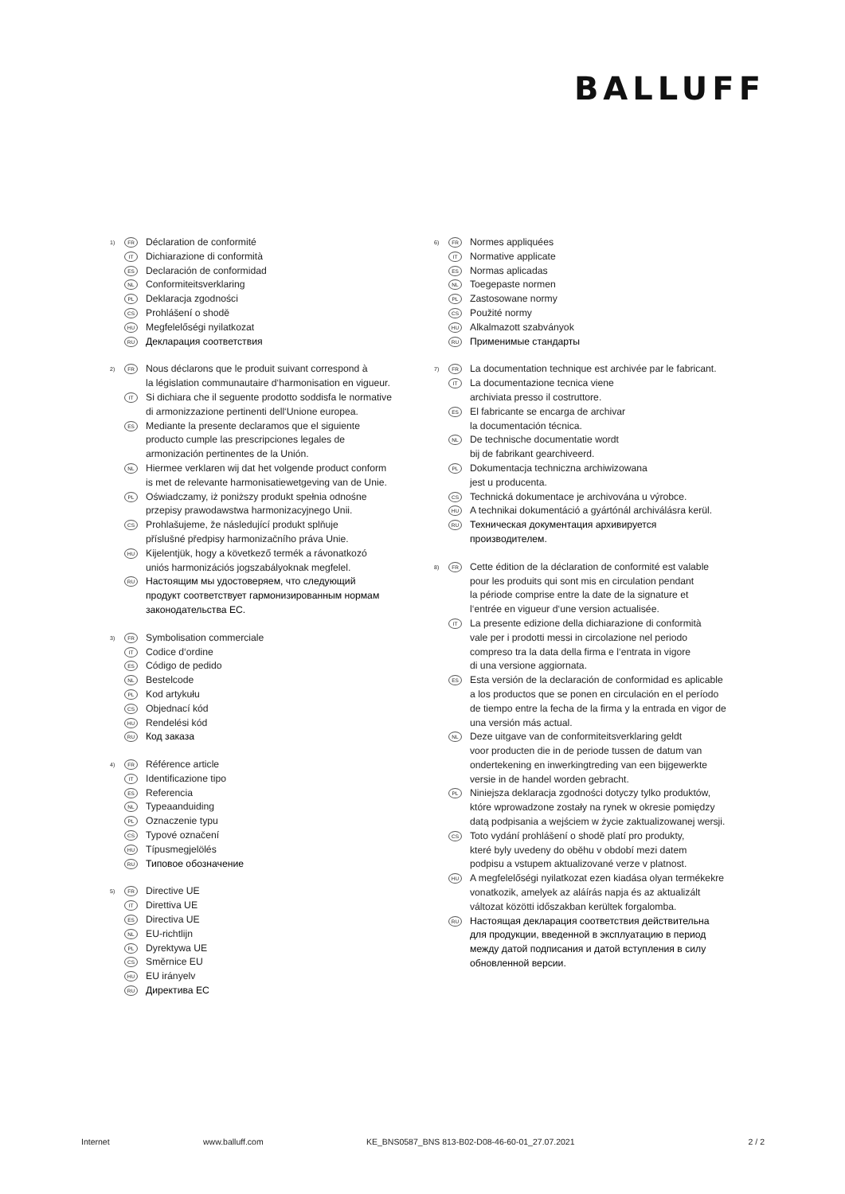BALLUFF
1)
FR
Déclaration de conformité
IT
Dichiarazione di conformità
ES
Declaración de conformidad
NL
Conformiteitsverklaring
PL
Deklaracja zgodności
CS
Prohlášení o shodě
HU
Megfelelőségi nyilatkozat
RU
Декларация соответствия
2)
FR
Nous déclarons que le produit suivant correspond à
la législation communautaire d‘harmonisation en vigueur.
IT
Si dichiara che il seguente prodotto soddisfa le normative
di armonizzazione pertinenti dell‘Unione europea.
ES
Mediante la presente declaramos que el siguiente
producto cumple las prescripciones legales de
armonización pertinentes de la Unión.
NL
Hiermee verklaren wij dat het volgende product conform
is met de relevante harmonisatiewetgeving van de Unie.
PL
Oświadczamy, iż poniższy produkt spełnia odnośne
przepisy prawodawstwa harmonizacyjnego Unii.
CS
Prohlašujeme, že následující produkt splňuje
příslušné předpisy harmonizačního práva Unie.
HU
Kijelentjük, hogy a következő termék a rávonatkozó
uniós harmonizációs jogszabályoknak megfelel.
RU
Настоящим мы удостоверяем, что следующий
продукт соответствует гармонизированным нормам
законодательства ЕС.
3)
FR
Symbolisation commerciale
IT
Codice d‘ordine
ES
Código de pedido
NL
Bestelcode
PL
Kod artykułu
CS
Objednací kód
HU
Rendelési kód
RU
Код заказа
4)
FR
Référence article
IT
Identificazione tipo
ES
Referencia
NL
Typeaanduiding
PL
Oznaczenie typu
CS
Typové označení
HU
Típusmegjelölés
RU
Типовое обозначение
5)
FR
Directive UE
IT
Direttiva UE
ES
Directiva UE
NL
EU-richtlijn
PL
Dyrektywa UE
CS
Směrnice EU
HU
EU irányelv
RU
Директива ЕС
6)
FR
Normes appliquées
IT
Normative applicate
ES
Normas aplicadas
NL
Toegepaste normen
PL
Zastosowane normy
CS
Použité normy
HU
Alkalmazott szabványok
RU
Применимые стандарты
7)
FR
La documentation technique est archivée par le fabricant.
IT
La documentazione tecnica viene
archiviata presso il costruttore.
ES
El fabricante se encarga de archivar
la documentación técnica.
NL
De technische documentatie wordt
bij de fabrikant gearchiveerd.
PL
Dokumentacja techniczna archiwizowana
jest u producenta.
CS
Technická dokumentace je archivována u výrobce.
HU
A technikai dokumentáció a gyártónál archiválásra kerül.
RU
Техническая документация архивируется
производителем.
8)
FR
Cette édition de la déclaration de conformité est valable
pour les produits qui sont mis en circulation pendant
la période comprise entre la date de la signature et
l‘entrée en vigueur d‘une version actualisée.
IT
La presente edizione della dichiarazione di conformità
vale per i prodotti messi in circolazione nel periodo
compreso tra la data della firma e l‘entrata in vigore
di una versione aggiornata.
ES
Esta versión de la declaración de conformidad es aplicable
a los productos que se ponen en circulación en el período
de tiempo entre la fecha de la firma y la entrada en vigor de
una versión más actual.
NL
Deze uitgave van de conformiteitsverklaring geldt
voor producten die in de periode tussen de datum van
ondertekening en inwerkingtreding van een bijgewerkte
versie in de handel worden gebracht.
PL
Niniejsza deklaracja zgodności dotyczy tylko produktów,
które wprowadzone zostały na rynek w okresie pomiędzy
datą podpisania a wejściem w życie zaktualizowanej wersji.
CS
Toto vydání prohlášení o shodě platí pro produkty,
které byly uvedeny do oběhu v období mezi datem
podpisu a vstupem aktualizované verze v platnost.
HU
A megfelelőségi nyilatkozat ezen kiadása olyan termékekre
vonatkozik, amelyek az aláírás napja és az aktualizált
változat közötti időszakban kerültek forgalomba.
RU
Настоящая декларация соответствия действительна
для продукции, введенной в эксплуатацию в период
между датой подписания и датой вступления в силу
обновленной версии.
Internet www.balluff.com KE_BNS0587_BNS 813-B02-D08-46-60-01_27.07.2021
2 / 2